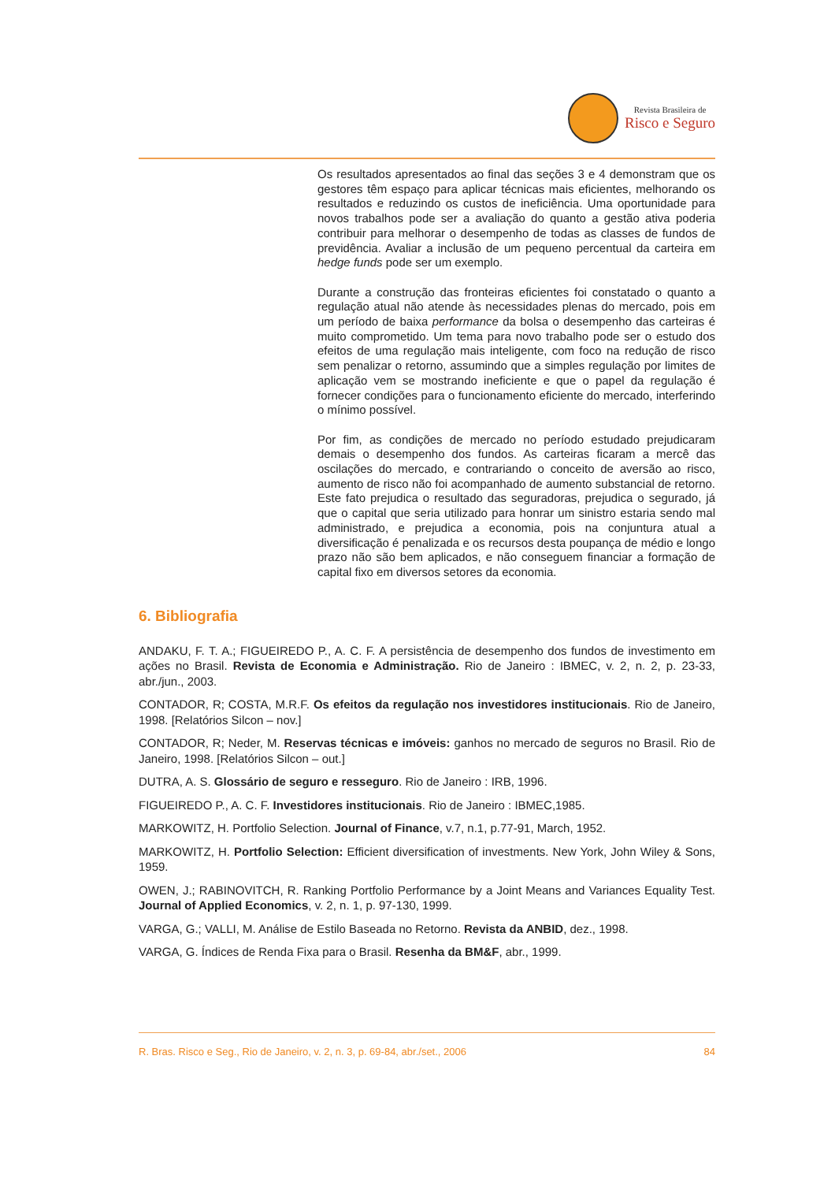Revista Brasileira de
Risco e Seguro
Os resultados apresentados ao final das seções 3 e 4 demonstram que os gestores têm espaço para aplicar técnicas mais eficientes, melhorando os resultados e reduzindo os custos de ineficiência. Uma oportunidade para novos trabalhos pode ser a avaliação do quanto a gestão ativa poderia contribuir para melhorar o desempenho de todas as classes de fundos de previdência. Avaliar a inclusão de um pequeno percentual da carteira em hedge funds pode ser um exemplo.
Durante a construção das fronteiras eficientes foi constatado o quanto a regulação atual não atende às necessidades plenas do mercado, pois em um período de baixa performance da bolsa o desempenho das carteiras é muito comprometido. Um tema para novo trabalho pode ser o estudo dos efeitos de uma regulação mais inteligente, com foco na redução de risco sem penalizar o retorno, assumindo que a simples regulação por limites de aplicação vem se mostrando ineficiente e que o papel da regulação é fornecer condições para o funcionamento eficiente do mercado, interferindo o mínimo possível.
Por fim, as condições de mercado no período estudado prejudicaram demais o desempenho dos fundos. As carteiras ficaram a mercê das oscilações do mercado, e contrariando o conceito de aversão ao risco, aumento de risco não foi acompanhado de aumento substancial de retorno. Este fato prejudica o resultado das seguradoras, prejudica o segurado, já que o capital que seria utilizado para honrar um sinistro estaria sendo mal administrado, e prejudica a economia, pois na conjuntura atual a diversificação é penalizada e os recursos desta poupança de médio e longo prazo não são bem aplicados, e não conseguem financiar a formação de capital fixo em diversos setores da economia.
6. Bibliografia
ANDAKU, F. T. A.; FIGUEIREDO P., A. C. F. A persistência de desempenho dos fundos de investimento em ações no Brasil. Revista de Economia e Administração. Rio de Janeiro : IBMEC, v. 2, n. 2, p. 23-33, abr./jun., 2003.
CONTADOR, R; COSTA, M.R.F. Os efeitos da regulação nos investidores institucionais. Rio de Janeiro, 1998. [Relatórios Silcon – nov.]
CONTADOR, R; Neder, M. Reservas técnicas e imóveis: ganhos no mercado de seguros no Brasil. Rio de Janeiro, 1998. [Relatórios Silcon – out.]
DUTRA, A. S. Glossário de seguro e resseguro. Rio de Janeiro : IRB, 1996.
FIGUEIREDO P., A. C. F. Investidores institucionais. Rio de Janeiro : IBMEC,1985.
MARKOWITZ, H. Portfolio Selection. Journal of Finance, v.7, n.1, p.77-91, March, 1952.
MARKOWITZ, H. Portfolio Selection: Efficient diversification of investments. New York, John Wiley & Sons, 1959.
OWEN, J.; RABINOVITCH, R. Ranking Portfolio Performance by a Joint Means and Variances Equality Test. Journal of Applied Economics, v. 2, n. 1, p. 97-130, 1999.
VARGA, G.; VALLI, M. Análise de Estilo Baseada no Retorno. Revista da ANBID, dez., 1998.
VARGA, G. Índices de Renda Fixa para o Brasil. Resenha da BM&F, abr., 1999.
R. Bras. Risco e Seg., Rio de Janeiro, v. 2, n. 3, p. 69-84, abr./set., 2006 84